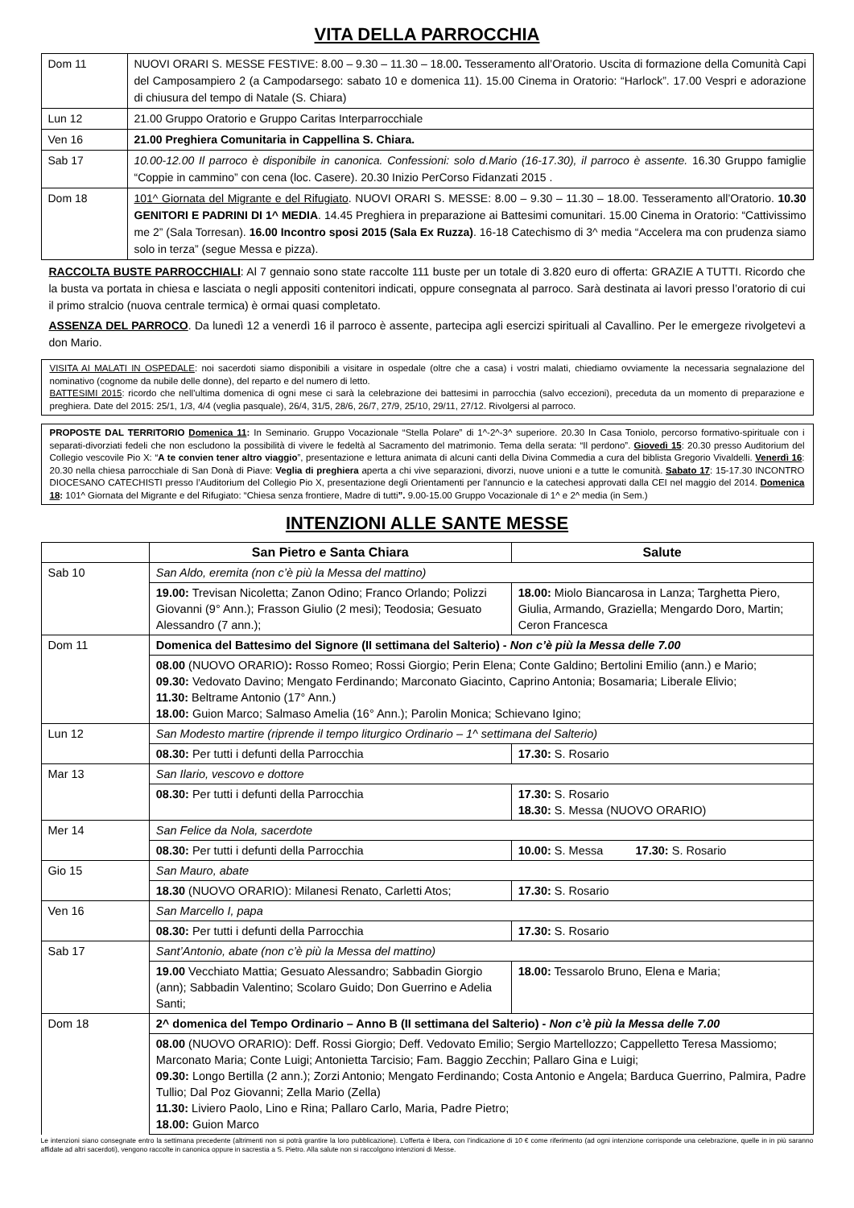VITA DELLA PARROCCHIA
| Dom 11 | NUOVI ORARI S. MESSE FESTIVE: 8.00 – 9.30 – 11.30 – 18.00 . Tesseramento all’Oratorio. Uscita di formazione della Comunità Capi del Camposampiero 2 (a Campodarsego: sabato 10 e domenica 11). 15.00 Cinema in Oratorio: “Harlock”. 17.00 Vespri e adorazione di chiusura del tempo di Natale (S. Chiara) |
| Lun 12 | 21.00 Gruppo Oratorio e Gruppo Caritas Interparrocchiale |
| Ven 16 | 21.00 Preghiera Comunitaria in Cappellina S. Chiara. |
| Sab 17 | 10.00-12.00 Il parroco è disponibile in canonica. Confessioni: solo d.Mario (16-17.30), il parroco è assente. 16.30 Gruppo famiglie “Coppie in cammino” con cena (loc. Casere). 20.30 Inizio PerCorso Fidanzati 2015 . |
| Dom 18 | 101^ Giornata del Migrante e del Rifugiato . NUOVI ORARI S. MESSE: 8.00 – 9.30 – 11.30 – 18.00. Tesseramento all’Oratorio. 10.30 GENITORI E PADRINI DI 1^ MEDIA . 14.45 Preghiera in preparazione ai Battesimi comunitari. 15.00 Cinema in Oratorio: “Cattivissimo me 2” (Sala Torresan). 16.00 Incontro sposi 2015 (Sala Ex Ruzza) . 16-18 Catechismo di 3^ media “Accelera ma con prudenza siamo solo in terza” (segue Messa e pizza). |
RACCOLTA BUSTE PARROCCHIALI: Al 7 gennaio sono state raccolte 111 buste per un totale di 3.820 euro di offerta: GRAZIE A TUTTI. Ricordo che la busta va portata in chiesa e lasciata o negli appositi contenitori indicati, oppure consegnata al parroco. Sarà destinata ai lavori presso l’oratorio di cui il primo stralcio (nuova centrale termica) è ormai quasi completato.
ASSENZA DEL PARROCO. Da lunedì 12 a venerdì 16 il parroco è assente, partecipa agli esercizi spirituali al Cavallino. Per le emergeze rivolgetevi a don Mario.
VISITA AI MALATI IN OSPEDALE: noi sacerdoti siamo disponibili a visitare in ospedale (oltre che a casa) i vostri malati, chiediamo ovviamente la necessaria segnalazione del nominativo (cognome da nubile delle donne), del reparto e del numero di letto.
BATTESIMI 2015: ricordo che nell’ultima domenica di ogni mese ci sarà la celebrazione dei battesimi in parrocchia (salvo eccezioni), preceduta da un momento di preparazione e preghiera. Date del 2015: 25/1, 1/3, 4/4 (veglia pasquale), 26/4, 31/5, 28/6, 26/7, 27/9, 25/10, 29/11, 27/12. Rivolgersi al parroco.
PROPOSTE DAL TERRITORIO Domenica 11: In Seminario. Gruppo Vocazionale “Stella Polare” di 1^-2^-3^ superiore. 20.30 In Casa Toniolo, percorso formativo-spirituale con i separati-divorziati fedeli che non escludono la possibilità di vivere le fedeltà al Sacramento del matrimonio. Tema della serata: “Il perdono”. Giovedì 15: 20.30 presso Auditorium del Collegio vescovile Pio X: “A te convien tener altro viaggio”, presentazione e lettura animata di alcuni canti della Divina Commedia a cura del biblista Gregorio Vivaldelli. Venerdì 16: 20.30 nella chiesa parrocchiale di San Donà di Piave: Veglia di preghiera aperta a chi vive separazioni, divorzi, nuove unioni e a tutte le comunità. Sabato 17: 15-17.30 INCONTRO DIOCESANO CATECHISTI presso l’Auditorium del Collegio Pio X, presentazione degli Orientamenti per l'annuncio e la catechesi approvati dalla CEI nel maggio del 2014. Domenica 18: 101^ Giornata del Migrante e del Rifugiato: “Chiesa senza frontiere, Madre di tutti”. 9.00-15.00 Gruppo Vocazionale di 1^ e 2^ media (in Sem.)
INTENZIONI ALLE SANTE MESSE
| | | San Pietro e Santa Chiara | Salute |
| --- | --- | --- | --- |
| Sab 10 | San Aldo, eremita (non c’è più la Messa del mattino) | | |
| | 19.00: Trevisan Nicoletta; Zanon Odino; Franco Orlando; Polizzi Giovanni (9° Ann.); Frasson Giulio (2 mesi); Teodosia; Gesuato Alessandro (7 ann.); | | 18.00: Miolo Biancarosa in Lanza; Targhetta Piero, Giulia, Armando, Graziella; Mengardo Doro, Martin; Ceron Francesca |
| Dom 11 | Domenica del Battesimo del Signore (II settimana del Salterio) - Non c’è più la Messa delle 7.00 | | |
| | 08.00 (NUOVO ORARIO) : Rosso Romeo; Rossi Giorgio; Perin Elena; Conte Galdino; Bertolini Emilio (ann.) e Mario; 09.30: Vedovato Davino; Mengato Ferdinando; Marconato Giacinto, Caprino Antonia; Bosamaria; Liberale Elivio; 11.30: Beltrame Antonio (17° Ann.) 18.00: Guion Marco; Salmaso Amelia (16° Ann.); Parolin Monica; Schievano Igino; | | |
| Lun 12 | San Modesto martire (riprende il tempo liturgico Ordinario – 1^ settimana del Salterio) | | |
| | 08.30: Per tutti i defunti della Parrocchia | | 17.30: S. Rosario |
| Mar 13 | San Ilario, vescovo e dottore | | |
| | 08.30: Per tutti i defunti della Parrocchia | | 17.30: S. Rosario 18.30: S. Messa (NUOVO ORARIO) |
| Mer 14 | San Felice da Nola, sacerdote | | |
| | 08.30: Per tutti i defunti della Parrocchia | | 10.00: S. Messa 17.30: S. Rosario |
| Gio 15 | San Mauro, abate | | |
| | 18.30 (NUOVO ORARIO): Milanesi Renato, Carletti Atos; | | 17.30: S. Rosario |
| Ven 16 | San Marcello I, papa | | |
| | 08.30: Per tutti i defunti della Parrocchia | | 17.30: S. Rosario |
| Sab 17 | Sant’Antonio, abate (non c’è più la Messa del mattino) | | |
| | 19.00 Vecchiato Mattia; Gesuato Alessandro; Sabbadin Giorgio (ann); Sabbadin Valentino; Scolaro Guido; Don Guerrino e Adelia Santi; | | 18.00: Tessarolo Bruno, Elena e Maria; |
| Dom 18 | 2^ domenica del Tempo Ordinario – Anno B (II settimana del Salterio) - Non c’è più la Messa delle 7.00 | | |
| | 08.00 (NUOVO ORARIO): Deff. Rossi Giorgio; Deff. Vedovato Emilio; Sergio Martellozzo; Cappelletto Teresa Massiomo; Marconato Maria; Conte Luigi; Antonietta Tarcisio; Fam. Baggio Zecchin; Pallaro Gina e Luigi; 09.30: Longo Bertilla (2 ann.); Zorzi Antonio; Mengato Ferdinando; Costa Antonio e Angela; Barduca Guerrino, Palmira, Padre Tullio; Dal Poz Giovanni; Zella Mario (Zella) 11.30: Liviero Paolo, Lino e Rina; Pallaro Carlo, Maria, Padre Pietro; 18.00: Guion Marco | | |
Le intenzioni siano consegnate entro la settimana precedente (altrimenti non si potrà grantire la loro pubblicazione). L’offerta è libera, con l’indicazione di 10 € come riferimento (ad ogni intenzione corrisponde una celebrazione, quelle in in più saranno affidate ad altri sacerdoti), vengono raccolte in canonica oppure in sacrestia a S. Pietro. Alla salute non si raccolgono intenzioni di Messe.